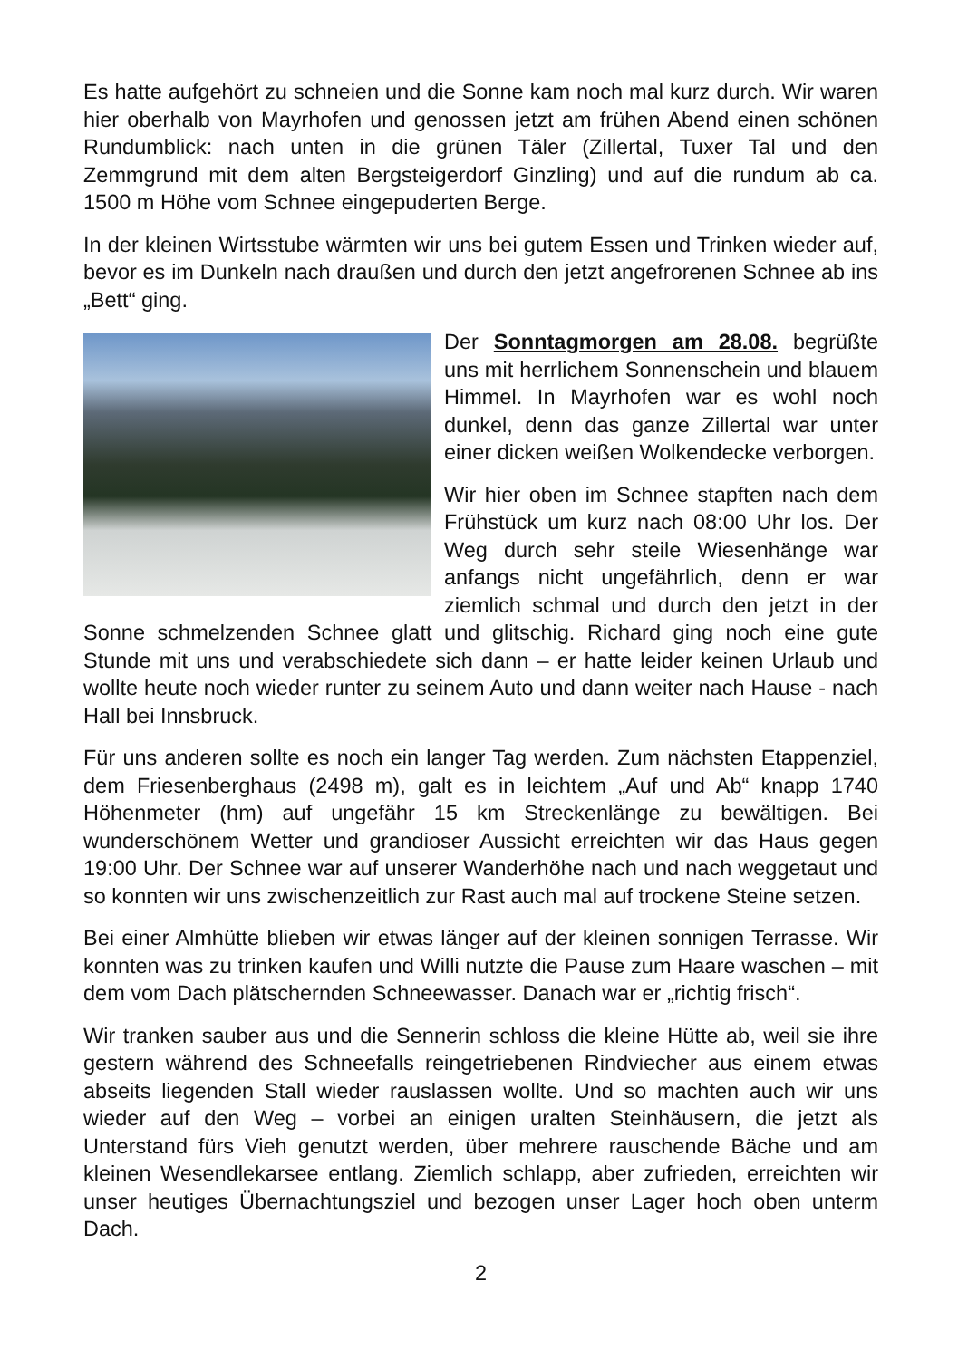Es hatte aufgehört zu schneien und die Sonne kam noch mal kurz durch. Wir waren hier oberhalb von Mayrhofen und genossen jetzt am frühen Abend einen schönen Rundumblick: nach unten in die grünen Täler (Zillertal, Tuxer Tal und den Zemmgrund mit dem alten Bergsteigerdorf Ginzling) und auf die rundum ab ca. 1500 m Höhe vom Schnee eingepuderten Berge.
In der kleinen Wirtsstube wärmten wir uns bei gutem Essen und Trinken wieder auf, bevor es im Dunkeln nach draußen und durch den jetzt angefrorenen Schnee ab ins „Bett“ ging.
Der Sonntagmorgen am 28.08. begrüßte uns mit herrlichem Sonnenschein und blauem Himmel. In Mayrhofen war es wohl noch dunkel, denn das ganze Zillertal war unter einer dicken weißen Wolkendecke verborgen.
Wir hier oben im Schnee stapften nach dem Frühstück um kurz nach 08:00 Uhr los. Der Weg durch sehr steile Wiesenhänge war anfangs nicht ungefährlich, denn er war ziemlich schmal und durch den jetzt in der Sonne schmelzenden Schnee glatt und glitschig. Richard ging noch eine gute Stunde mit uns und verabschiedete sich dann – er hatte leider keinen Urlaub und wollte heute noch wieder runter zu seinem Auto und dann weiter nach Hause - nach Hall bei Innsbruck.
Für uns anderen sollte es noch ein langer Tag werden. Zum nächsten Etappenziel, dem Friesenberghaus (2498 m), galt es in leichtem „Auf und Ab“ knapp 1740 Höhenmeter (hm) auf ungefähr 15 km Streckenlänge zu bewältigen. Bei wunderschönem Wetter und grandioser Aussicht erreichten wir das Haus gegen 19:00 Uhr. Der Schnee war auf unserer Wanderhöhe nach und nach weggetaut und so konnten wir uns zwischenzeitlich zur Rast auch mal auf trockene Steine setzen.
Bei einer Almhütte blieben wir etwas länger auf der kleinen sonnigen Terrasse. Wir konnten was zu trinken kaufen und Willi nutzte die Pause zum Haare waschen – mit dem vom Dach plätschernden Schneewasser. Danach war er „richtig frisch“.
Wir tranken sauber aus und die Sennerin schloss die kleine Hütte ab, weil sie ihre gestern während des Schneefalls reingetriebenen Rindviecher aus einem etwas abseits liegenden Stall wieder rauslassen wollte. Und so machten auch wir uns wieder auf den Weg – vorbei an einigen uralten Steinhäusern, die jetzt als Unterstand fürs Vieh genutzt werden, über mehrere rauschende Bäche und am kleinen Wesendlekarsee entlang. Ziemlich schlapp, aber zufrieden, erreichten wir unser heutiges Übernachtungsziel und bezogen unser Lager hoch oben unterm Dach.
2